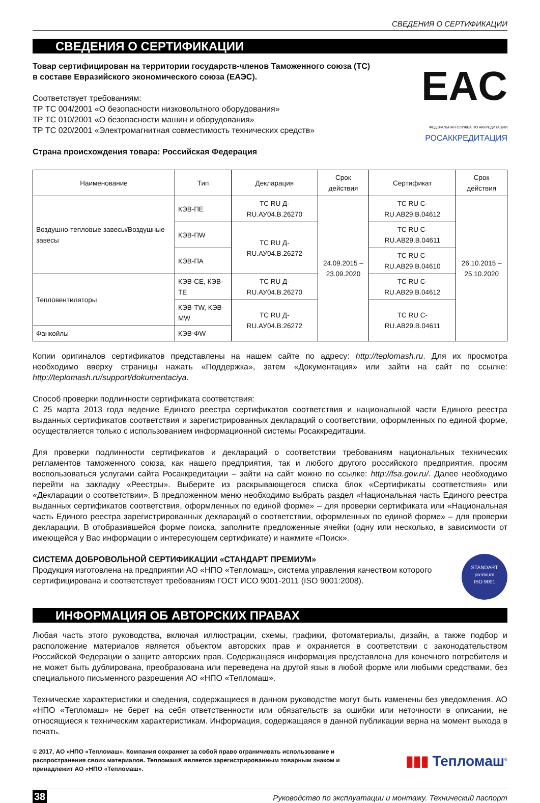СВЕДЕНИЯ О СЕРТИФИКАЦИИ
СВЕДЕНИЯ О СЕРТИФИКАЦИИ
Товар сертифицирован на территории государств-членов Таможенного союза (ТС)
в составе Евразийского экономического союза (ЕАЭС).
Соответствует требованиям:
ТР ТС 004/2001 «О безопасности низковольтного оборудования»
ТР ТС 010/2001 «О безопасности машин и оборудования»
ТР ТС 020/2001 «Электромагнитная совместимость технических средств»
Страна происхождения товара: Российская Федерация
EAC
ФЕДЕРАЛЬНАЯ СЛУЖБА ПО АККРЕДИТАЦИИ
РОСАККРЕДИТАЦИЯ
| Наименование | Тип | Декларация | Срок действия | Сертификат | Срок действия |
| --- | --- | --- | --- | --- | --- |
| Воздушно-тепловые завесы/Воздушные завесы | КЭВ-ПЕ | ТС RU Д-RU.АУ04.В.26270 | 24.09.2015 – 23.09.2020 | ТС RU C-RU.АВ29.В.04612 | 26.10.2015 – 25.10.2020 |
| | КЭВ-ПW | ТС RU Д-RU.АУ04.В.26272 | | ТС RU C-RU.АВ29.В.04611 | |
| | КЭВ-ПА | | | ТС RU C-RU.АВ29.В.04610 | |
| Тепловентиляторы | КЭВ-СЕ, КЭВ-ТЕ | ТС RU Д-RU.АУ04.В.26270 | | ТС RU C-RU.АВ29.В.04612 | |
| | КЭВ-TW, КЭВ-MW | ТС RU Д-RU.АУ04.В.26272 | | ТС RU C-RU.АВ29.В.04611 | |
| Фанкойлы | КЭВ-ФW | | | | |
Копии оригиналов сертификатов представлены на нашем сайте по адресу: http://teplomash.ru. Для их просмотра необходимо вверху страницы нажать «Поддержка», затем «Документация» или зайти на сайт по ссылке: http://teplomash.ru/support/dokumentaciya.
Способ проверки подлинности сертификата соответствия:
С 25 марта 2013 года ведение Единого реестра сертификатов соответствия и национальной части Единого реестра выданных сертификатов соответствия и зарегистрированных деклараций о соответствии, оформленных по единой форме, осуществляется только с использованием информационной системы Росаккредитации.
Для проверки подлинности сертификатов и деклараций о соответствии требованиям национальных технических регламентов таможенного союза, как нашего предприятия, так и любого другого российского предприятия, просим воспользоваться услугами сайта Росаккредитации – зайти на сайт можно по ссылке: http://fsa.gov.ru/. Далее необходимо перейти на закладку «Реестры». Выберите из раскрывающегося списка блок «Сертификаты соответствия» или «Декларации о соответствии». В предложенном меню необходимо выбрать раздел «Национальная часть Единого реестра выданных сертификатов соответствия, оформленных по единой форме» – для проверки сертификата или «Национальная часть Единого реестра зарегистрированных деклараций о соответствии, оформленных по единой форме» – для проверки декларации. В отобразившейся форме поиска, заполните предложенные ячейки (одну или несколько, в зависимости от имеющейся у Вас информации о интересующем сертификате) и нажмите «Поиск».
СИСТЕМА ДОБРОВОЛЬНОЙ СЕРТИФИКАЦИИ «СТАНДАРТ ПРЕМИУМ»
Продукция изготовлена на предприятии АО «НПО «Тепломаш», система управления качеством которого сертифицирована и соответствует требованиям ГОСТ ИСО 9001-2011 (ISO 9001:2008).
STANDART
premium
ISO 9001
ИНФОРМАЦИЯ ОБ АВТОРСКИХ ПРАВАХ
Любая часть этого руководства, включая иллюстрации, схемы, графики, фотоматериалы, дизайн, а также подбор и расположение материалов является объектом авторских прав и охраняется в соответствии с законодательством Российской Федерации о защите авторских прав. Содержащаяся информация представлена для конечного потребителя и не может быть дублирована, преобразована или переведена на другой язык в любой форме или любыми средствами, без специального письменного разрешения АО «НПО «Тепломаш».
Технические характеристики и сведения, содержащиеся в данном руководстве могут быть изменены без уведомления. АО «НПО «Тепломаш» не берет на себя ответственности или обязательств за ошибки или неточности в описании, не относящиеся к техническим характеристикам. Информация, содержащаяся в данной публикации верна на момент выхода в печать.
© 2017, АО «НПО «Тепломаш». Компания сохраняет за собой право ограничивать использование и распространения своих материалов. Тепломаш® является зарегистрированным товарным знаком и принадлежит АО «НПО «Тепломаш».
▮▮▮ Тепломаш<sup>®</sup>
38 Руководство по эксплуатации и монтажу. Технический паспорт